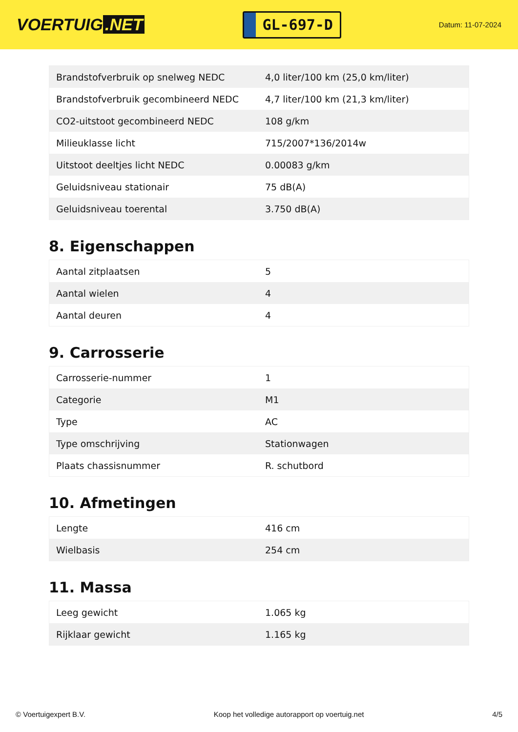VOERTUIG.NET
GL-697-D
Datum: 11-07-2024
| Brandstofverbruik op snelweg NEDC | 4,0 liter/100 km (25,0 km/liter) |
| Brandstofverbruik gecombineerd NEDC | 4,7 liter/100 km (21,3 km/liter) |
| CO2-uitstoot gecombineerd NEDC | 108 g/km |
| Milieuklasse licht | 715/2007*136/2014w |
| Uitstoot deeltjes licht NEDC | 0.00083 g/km |
| Geluidsniveau stationair | 75 dB(A) |
| Geluidsniveau toerental | 3.750 dB(A) |
8. Eigenschappen
| Aantal zitplaatsen | 5 |
| Aantal wielen | 4 |
| Aantal deuren | 4 |
9. Carrosserie
| Carrosserie-nummer | 1 |
| Categorie | M1 |
| Type | AC |
| Type omschrijving | Stationwagen |
| Plaats chassisnummer | R. schutbord |
10. Afmetingen
| Lengte | 416 cm |
| Wielbasis | 254 cm |
11. Massa
| Leeg gewicht | 1.065 kg |
| Rijklaar gewicht | 1.165 kg |
© Voertuigexpert B.V. Koop het volledige autorapport op voertuig.net 4/5